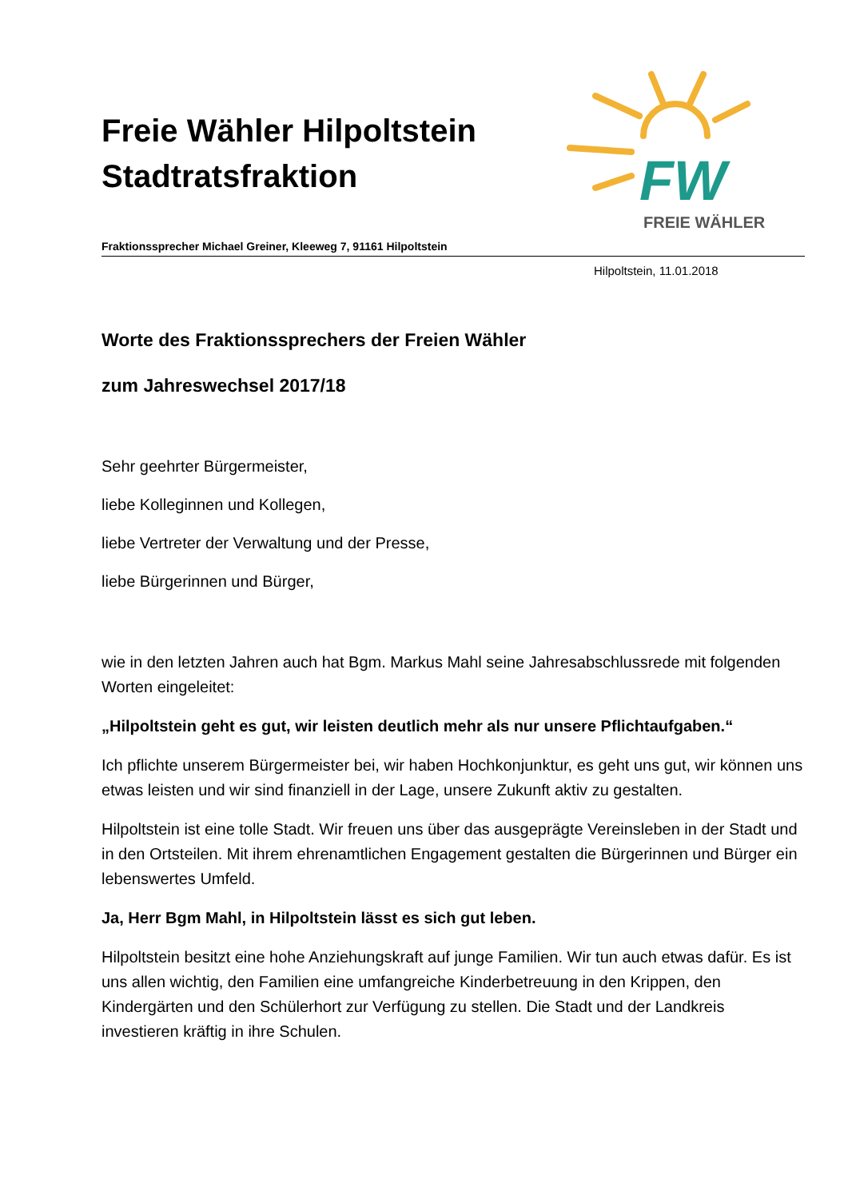Freie Wähler Hilpoltstein
Stadtratsfraktion
FW
FREIE WÄHLER
Fraktionssprecher Michael Greiner, Kleeweg 7, 91161 Hilpoltstein
Hilpoltstein, 11.01.2018
Worte des Fraktionssprechers der Freien Wähler
zum Jahreswechsel 2017/18
Sehr geehrter Bürgermeister,
liebe Kolleginnen und Kollegen,
liebe Vertreter der Verwaltung und der Presse,
liebe Bürgerinnen und Bürger,
wie in den letzten Jahren auch hat Bgm. Markus Mahl seine Jahresabschlussrede mit folgenden Worten eingeleitet:
„Hilpoltstein geht es gut, wir leisten deutlich mehr als nur unsere Pflichtaufgaben.“
Ich pflichte unserem Bürgermeister bei, wir haben Hochkonjunktur, es geht uns gut, wir können uns etwas leisten und wir sind finanziell in der Lage, unsere Zukunft aktiv zu gestalten.
Hilpoltstein ist eine tolle Stadt. Wir freuen uns über das ausgeprägte Vereinsleben in der Stadt und in den Ortsteilen. Mit ihrem ehrenamtlichen Engagement gestalten die Bürgerinnen und Bürger ein lebenswertes Umfeld.
Ja, Herr Bgm Mahl, in Hilpoltstein lässt es sich gut leben.
Hilpoltstein besitzt eine hohe Anziehungskraft auf junge Familien. Wir tun auch etwas dafür. Es ist uns allen wichtig, den Familien eine umfangreiche Kinderbetreuung in den Krippen, den Kindergärten und den Schülerhort zur Verfügung zu stellen. Die Stadt und der Landkreis investieren kräftig in ihre Schulen.